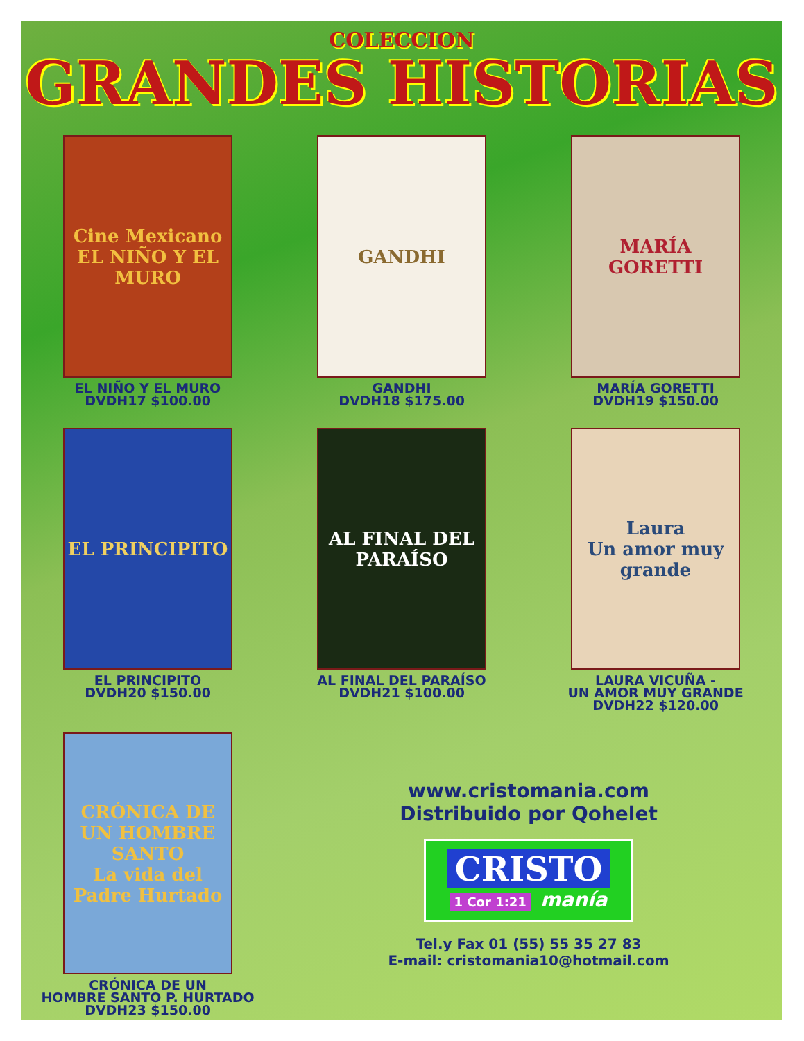COLECCION
GRANDES HISTORIAS
Cine Mexicano
EL NIÑO Y EL MURO
EL NIÑO Y EL MURO
DVDH17 $100.00
GANDHI
GANDHI
DVDH18 $175.00
MARÍA GORETTI
MARÍA GORETTI
DVDH19 $150.00
EL PRINCIPITO
EL PRINCIPITO
DVDH20 $150.00
AL FINAL DEL PARAÍSO
AL FINAL DEL PARAÍSO
DVDH21 $100.00
Laura
Un amor muy grande
LAURA VICUÑA -
UN AMOR MUY GRANDE
DVDH22 $120.00
CRÓNICA DE UN HOMBRE SANTO
La vida del Padre Hurtado
CRÓNICA DE UN
HOMBRE SANTO P. HURTADO
DVDH23 $150.00
www.cristomania.com
Distribuido por Qohelet
CRISTO 1 Cor 1:21 manía
Tel.y Fax 01 (55) 55 35 27 83
E-mail: cristomania10@hotmail.com